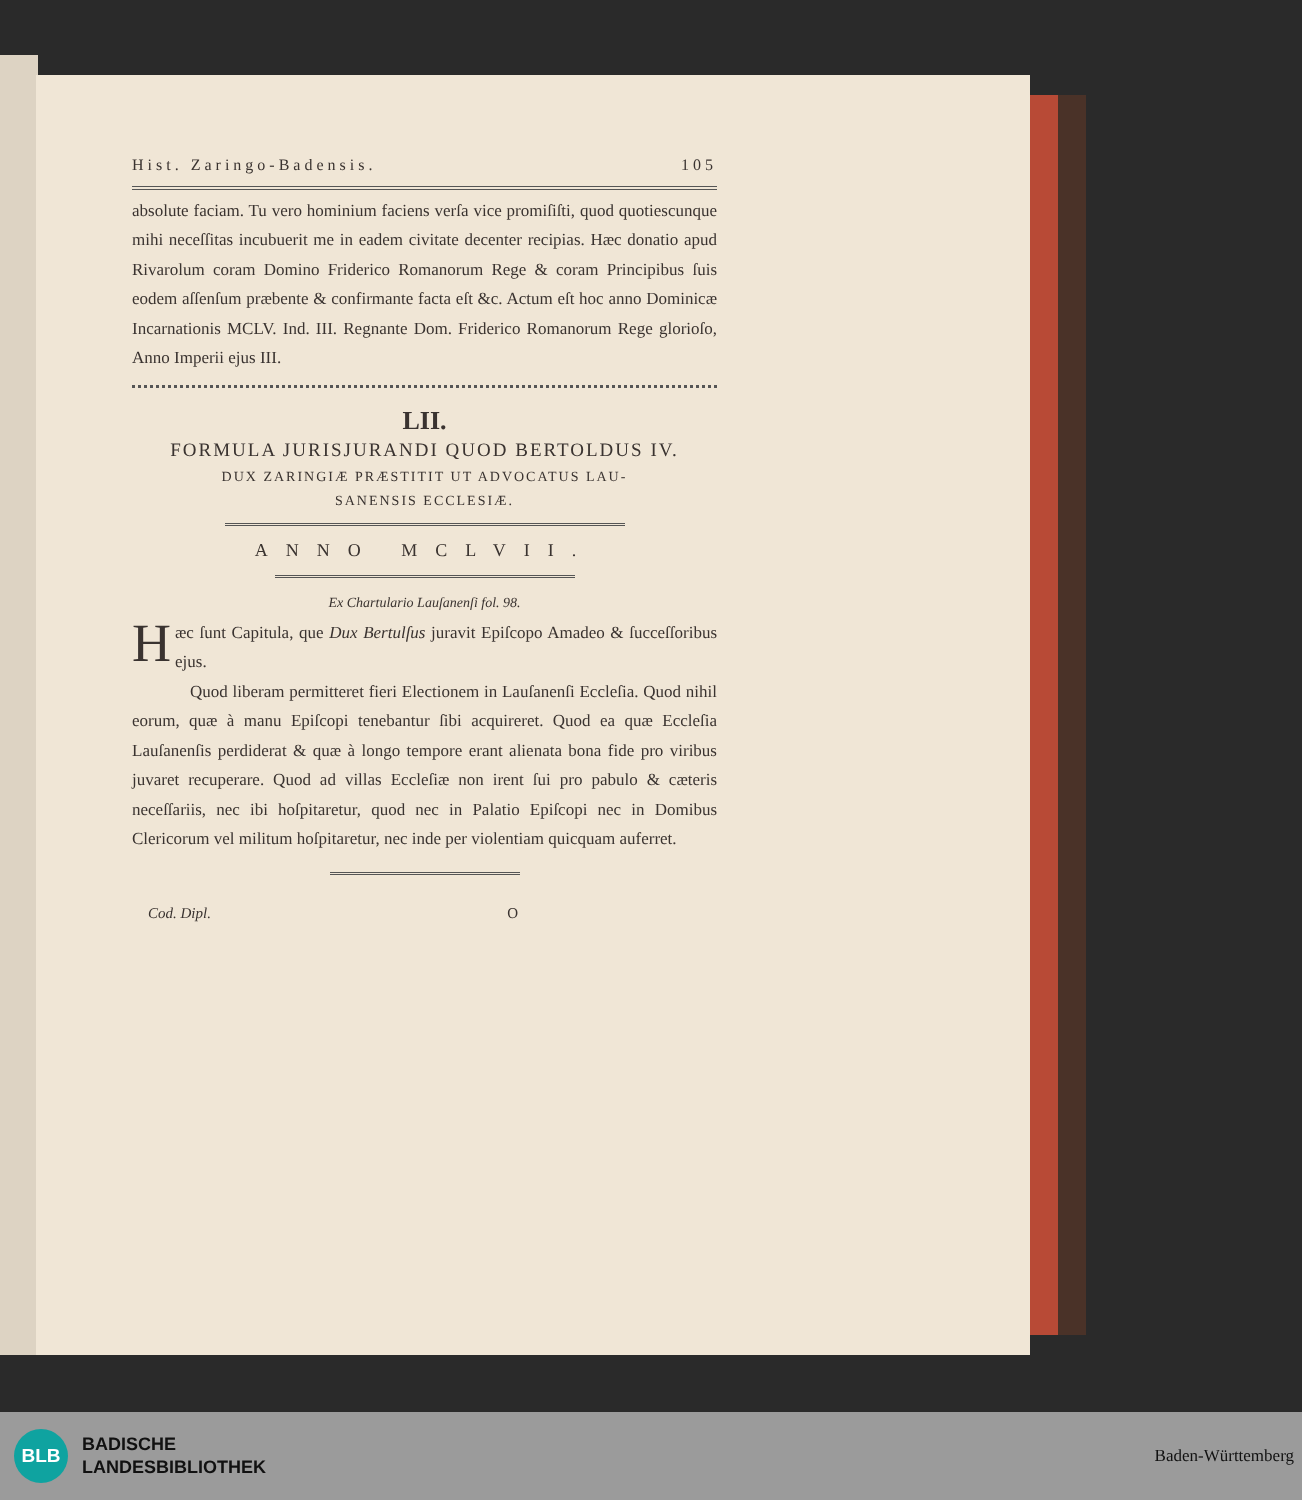Hist. Zaringo-Badensis. 105
absolute faciam. Tu vero hominium faciens verſa vice promiſiſti, quod quotiescunque mihi neceſſitas incubuerit me in eadem civitate decenter recipias. Hæc donatio apud Rivarolum coram Domino Friderico Romanorum Rege & coram Principibus ſuis eodem aſſenſum præbente & confirmante facta eſt &c. Actum eſt hoc anno Dominicæ Incarnationis MCLV. Ind. III. Regnante Dom. Friderico Romanorum Rege glorioſo, Anno Imperii ejus III.
LII.
FORMULA JURISJURANDI QUOD BERTOLDUS IV.
DUX ZARINGIÆ PRÆSTITIT UT ADVOCATUS LAU-
SANENSIS ECCLESIÆ.
ANNO MCLVII.
Ex Chartulario Lauſanenſi fol. 98.
Hæc ſunt Capitula, que Dux Bertulſus juravit Epiſcopo Amadeo & ſucceſſoribus ejus.
Quod liberam permitteret fieri Electionem in Lauſanenſi Eccleſia. Quod nihil eorum, quæ à manu Epiſcopi tenebantur ſibi acquireret. Quod ea quæ Eccleſia Lauſanenſis perdiderat & quæ à longo tempore erant alienata bona fide pro viribus juvaret recuperare. Quod ad villas Eccleſiæ non irent ſui pro pabulo & cæteris neceſſariis, nec ibi hoſpitaretur, quod nec in Palatio Epiſcopi nec in Domibus Clericorum vel militum hoſpitaretur, nec inde per violentiam quicquam auferret.
Cod. Dipl. O
BLB
BADISCHE
LANDESBIBLIOTHEK
Baden-Württemberg